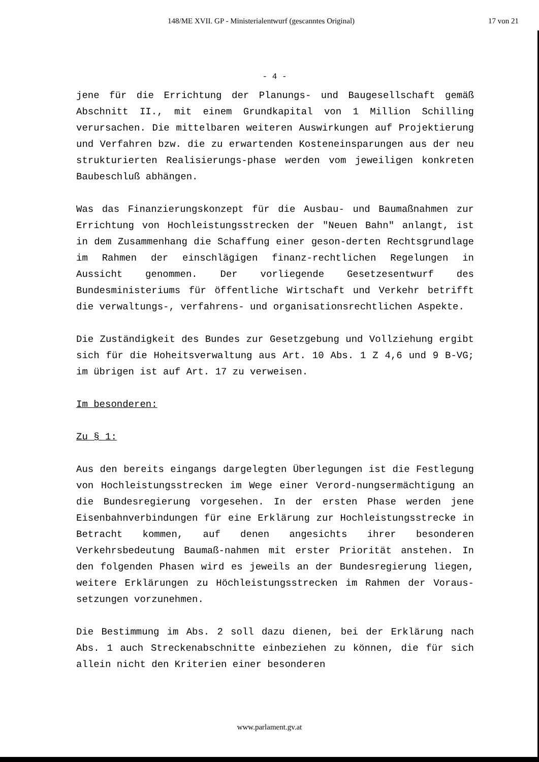148/ME XVII. GP - Ministerialentwurf (gescanntes Original) 17 von 21
- 4 -
jene für die Errichtung der Planungs- und Baugesellschaft gemäß Abschnitt II., mit einem Grundkapital von 1 Million Schilling verursachen. Die mittelbaren weiteren Auswirkungen auf Projektierung und Verfahren bzw. die zu erwartenden Kosteneinsparungen aus der neu strukturierten Realisierungs-phase werden vom jeweiligen konkreten Baubeschluß abhängen.
Was das Finanzierungskonzept für die Ausbau- und Baumaßnahmen zur Errichtung von Hochleistungsstrecken der "Neuen Bahn" anlangt, ist in dem Zusammenhang die Schaffung einer geson-derten Rechtsgrundlage im Rahmen der einschlägigen finanz-rechtlichen Regelungen in Aussicht genommen. Der vorliegende Gesetzesentwurf des Bundesministeriums für öffentliche Wirtschaft und Verkehr betrifft die verwaltungs-, verfahrens- und organisationsrechtlichen Aspekte.
Die Zuständigkeit des Bundes zur Gesetzgebung und Vollziehung ergibt sich für die Hoheitsverwaltung aus Art. 10 Abs. 1 Z 4,6 und 9 B-VG; im übrigen ist auf Art. 17 zu verweisen.
Im besonderen:
Zu § 1:
Aus den bereits eingangs dargelegten Überlegungen ist die Festlegung von Hochleistungsstrecken im Wege einer Verord-nungsermächtigung an die Bundesregierung vorgesehen. In der ersten Phase werden jene Eisenbahnverbindungen für eine Erklärung zur Hochleistungsstrecke in Betracht kommen, auf denen angesichts ihrer besonderen Verkehrsbedeutung Baumaß-nahmen mit erster Priorität anstehen. In den folgenden Phasen wird es jeweils an der Bundesregierung liegen, weitere Erklärungen zu Höchleistungsstrecken im Rahmen der Voraus-setzungen vorzunehmen.
Die Bestimmung im Abs. 2 soll dazu dienen, bei der Erklärung nach Abs. 1 auch Streckenabschnitte einbeziehen zu können, die für sich allein nicht den Kriterien einer besonderen
www.parlament.gv.at